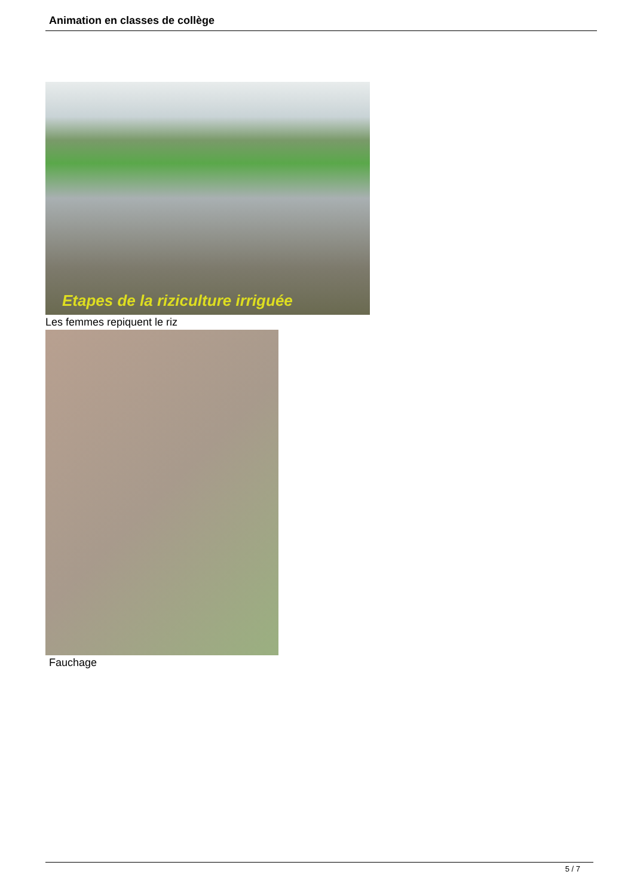Animation en classes de collège
Etapes de la riziculture irriguée
Les femmes repiquent le riz
Fauchage
5 / 7